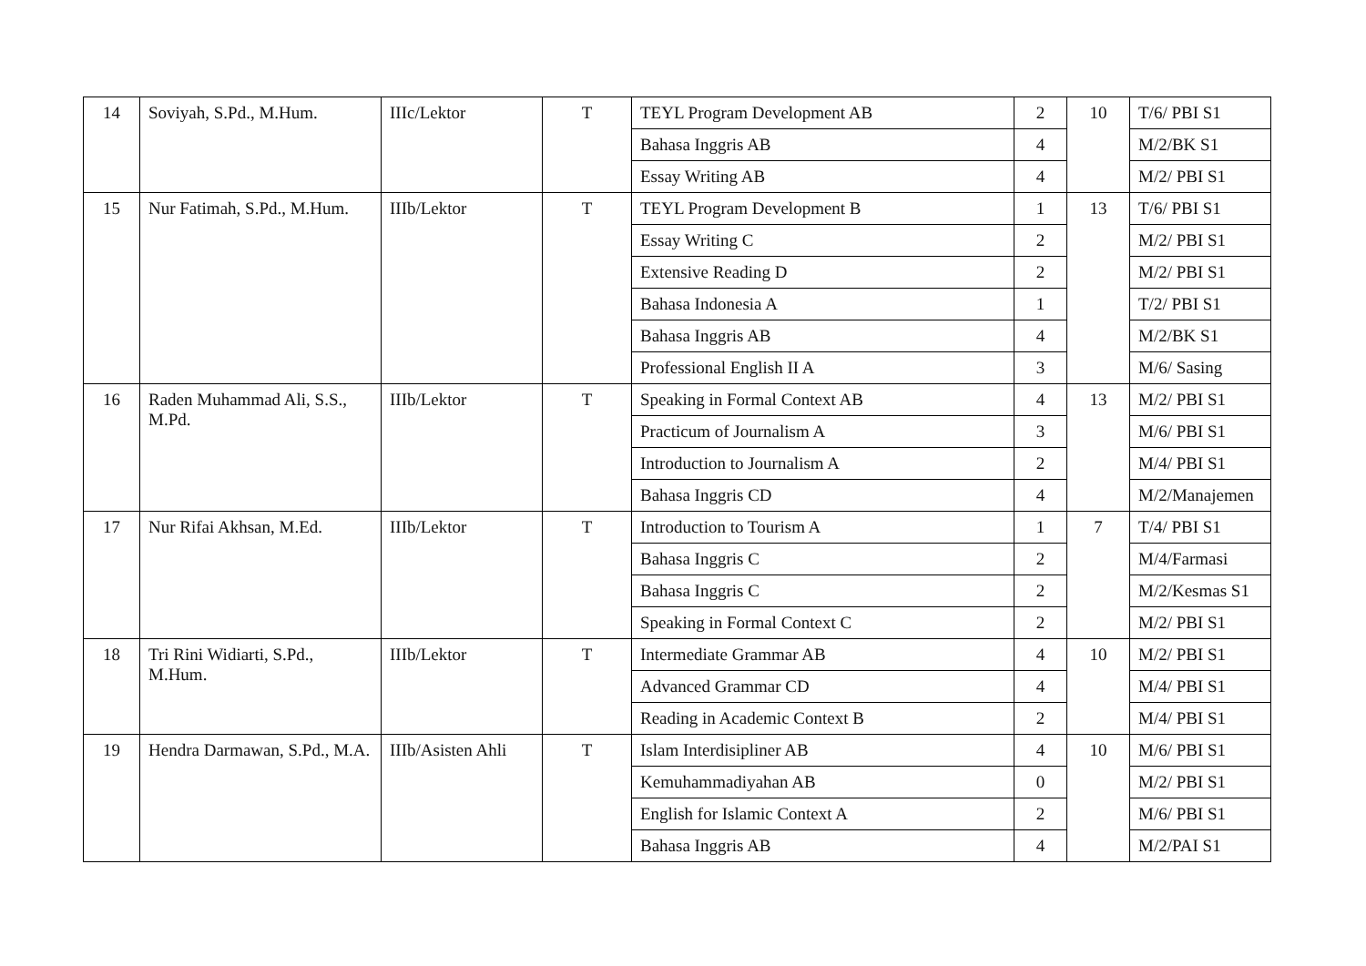| 14 | Soviyah, S.Pd., M.Hum. | IIIc/Lektor | T | TEYL Program Development AB | 2 | 10 | T/6/ PBI S1 |
| | | | | Bahasa Inggris AB | 4 | | M/2/BK S1 |
| | | | | Essay Writing AB | 4 | | M/2/ PBI S1 |
| 15 | Nur Fatimah, S.Pd., M.Hum. | IIIb/Lektor | T | TEYL Program Development B | 1 | 13 | T/6/ PBI S1 |
| | | | | Essay Writing C | 2 | | M/2/ PBI S1 |
| | | | | Extensive Reading D | 2 | | M/2/ PBI S1 |
| | | | | Bahasa Indonesia A | 1 | | T/2/ PBI S1 |
| | | | | Bahasa Inggris AB | 4 | | M/2/BK S1 |
| | | | | Professional English II A | 3 | | M/6/ Sasing |
| 16 | Raden Muhammad Ali, S.S., M.Pd. | IIIb/Lektor | T | Speaking in Formal Context AB | 4 | 13 | M/2/ PBI S1 |
| | | | | Practicum of Journalism A | 3 | | M/6/ PBI S1 |
| | | | | Introduction to Journalism A | 2 | | M/4/ PBI S1 |
| | | | | Bahasa Inggris CD | 4 | | M/2/Manajemen |
| 17 | Nur Rifai Akhsan, M.Ed. | IIIb/Lektor | T | Introduction to Tourism A | 1 | 7 | T/4/ PBI S1 |
| | | | | Bahasa Inggris C | 2 | | M/4/Farmasi |
| | | | | Bahasa Inggris C | 2 | | M/2/Kesmas S1 |
| | | | | Speaking in Formal Context C | 2 | | M/2/ PBI S1 |
| 18 | Tri Rini Widiarti, S.Pd., M.Hum. | IIIb/Lektor | T | Intermediate Grammar AB | 4 | 10 | M/2/ PBI S1 |
| | | | | Advanced Grammar CD | 4 | | M/4/ PBI S1 |
| | | | | Reading in Academic Context B | 2 | | M/4/ PBI S1 |
| 19 | Hendra Darmawan, S.Pd., M.A. | IIIb/Asisten Ahli | T | Islam Interdisipliner AB | 4 | 10 | M/6/ PBI S1 |
| | | | | Kemuhammadiyahan AB | 0 | | M/2/ PBI S1 |
| | | | | English for Islamic Context A | 2 | | M/6/ PBI S1 |
| | | | | Bahasa Inggris AB | 4 | | M/2/PAI S1 |